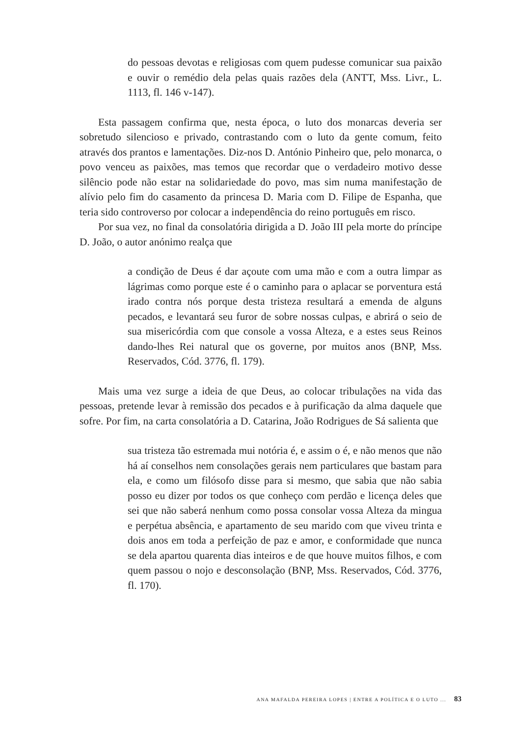do pessoas devotas e religiosas com quem pudesse comunicar sua paixão e ouvir o remédio dela pelas quais razões dela (ANTT, Mss. Livr., L. 1113, fl. 146 v-147).
Esta passagem confirma que, nesta época, o luto dos monarcas deveria ser sobretudo silencioso e privado, contrastando com o luto da gente comum, feito através dos prantos e lamentações. Diz-nos D. António Pinheiro que, pelo monarca, o povo venceu as paixões, mas temos que recordar que o verdadeiro motivo desse silêncio pode não estar na solidariedade do povo, mas sim numa manifestação de alívio pelo fim do casamento da princesa D. Maria com D. Filipe de Espanha, que teria sido controverso por colocar a independência do reino português em risco.
Por sua vez, no final da consolatória dirigida a D. João III pela morte do príncipe D. João, o autor anónimo realça que
a condição de Deus é dar açoute com uma mão e com a outra limpar as lágrimas como porque este é o caminho para o aplacar se porventura está irado contra nós porque desta tristeza resultará a emenda de alguns pecados, e levantará seu furor de sobre nossas culpas, e abrirá o seio de sua misericórdia com que console a vossa Alteza, e a estes seus Reinos dando-lhes Rei natural que os governe, por muitos anos (BNP, Mss. Reservados, Cód. 3776, fl. 179).
Mais uma vez surge a ideia de que Deus, ao colocar tribulações na vida das pessoas, pretende levar à remissão dos pecados e à purificação da alma daquele que sofre. Por fim, na carta consolatória a D. Catarina, João Rodrigues de Sá salienta que
sua tristeza tão estremada mui notória é, e assim o é, e não menos que não há aí conselhos nem consolações gerais nem particulares que bastam para ela, e como um filósofo disse para si mesmo, que sabia que não sabia posso eu dizer por todos os que conheço com perdão e licença deles que sei que não saberá nenhum como possa consolar vossa Alteza da mingua e perpétua absência, e apartamento de seu marido com que viveu trinta e dois anos em toda a perfeição de paz e amor, e conformidade que nunca se dela apartou quarenta dias inteiros e de que houve muitos filhos, e com quem passou o nojo e desconsolação (BNP, Mss. Reservados, Cód. 3776, fl. 170).
ANA MAFALDA PEREIRA LOPES | ENTRE A POLÍTICA E O LUTO ... 83